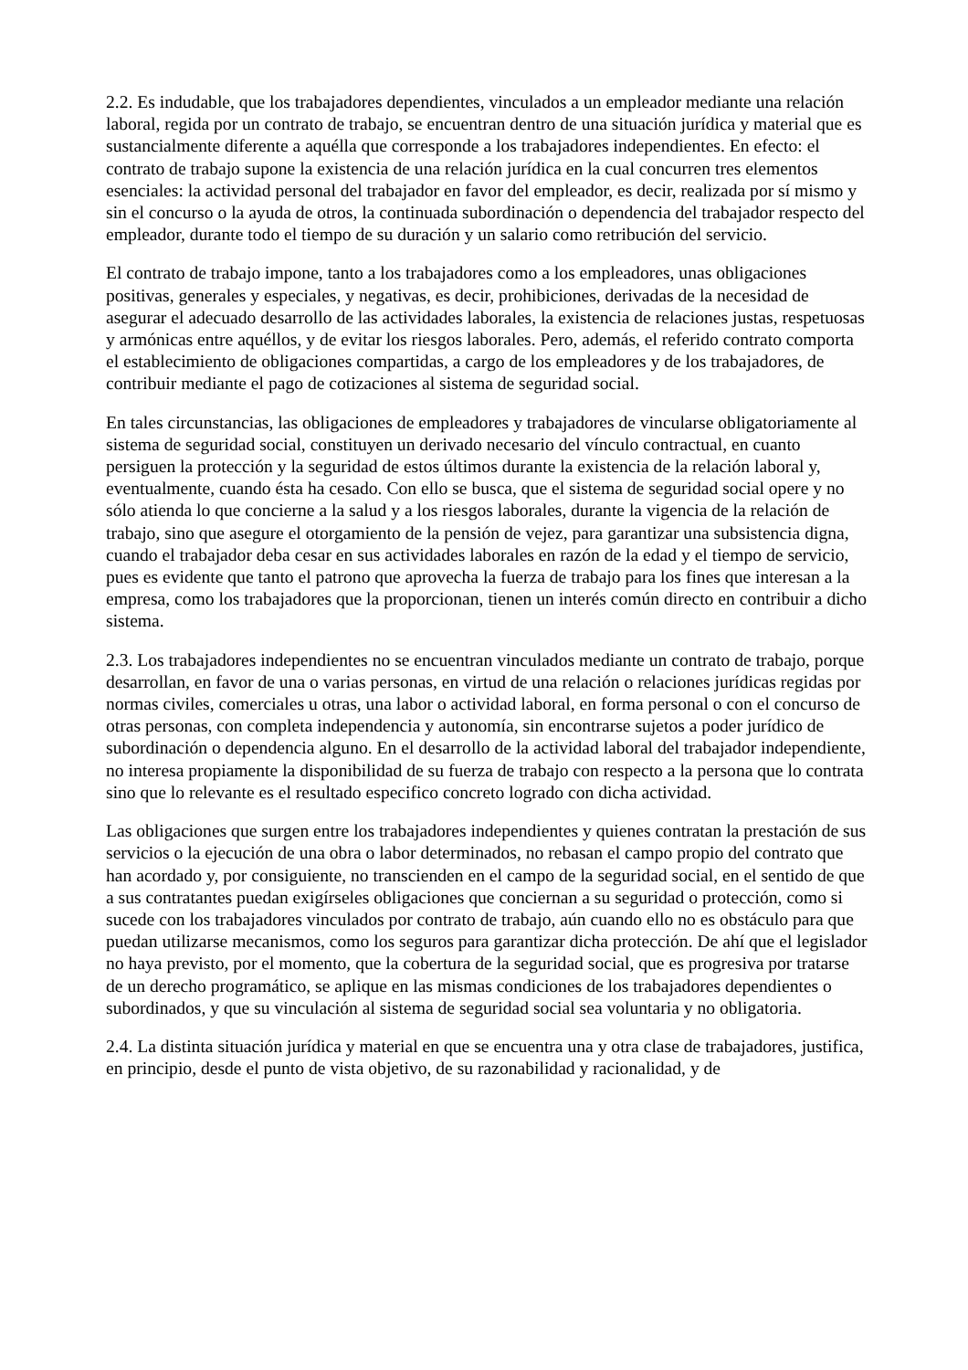2.2. Es indudable, que los trabajadores dependientes, vinculados a un empleador mediante una relación laboral, regida por un contrato de trabajo, se encuentran dentro de una situación jurídica y material que es sustancialmente diferente a aquélla que corresponde a los trabajadores independientes. En efecto: el contrato de trabajo supone la existencia de una relación jurídica en la cual concurren tres elementos esenciales: la actividad personal del trabajador en favor del empleador, es decir, realizada por sí mismo y sin el concurso o la ayuda de otros, la continuada subordinación o dependencia del trabajador respecto del empleador, durante todo el tiempo de su duración y un salario como retribución del servicio.
El contrato de trabajo impone, tanto a los trabajadores como a los empleadores, unas obligaciones positivas, generales y especiales, y negativas, es decir, prohibiciones, derivadas de la necesidad de asegurar el adecuado desarrollo de las actividades laborales, la existencia de relaciones justas, respetuosas y armónicas entre aquéllos, y de evitar los riesgos laborales. Pero, además, el referido contrato comporta el establecimiento de obligaciones compartidas, a cargo de los empleadores y de los trabajadores, de contribuir mediante el pago de cotizaciones al sistema de seguridad social.
En tales circunstancias, las obligaciones de empleadores y trabajadores de vincularse obligatoriamente al sistema de seguridad social, constituyen un derivado necesario del vínculo contractual, en cuanto persiguen la protección y la seguridad de estos últimos durante la existencia de la relación laboral y, eventualmente, cuando ésta ha cesado. Con ello se busca, que el sistema de seguridad social opere y no sólo atienda lo que concierne a la salud y a los riesgos laborales, durante la vigencia de la relación de trabajo, sino que asegure el otorgamiento de la pensión de vejez, para garantizar una subsistencia digna, cuando el trabajador deba cesar en sus actividades laborales en razón de la edad y el tiempo de servicio, pues es evidente que tanto el patrono que aprovecha la fuerza de trabajo para los fines que interesan a la empresa, como los trabajadores que la proporcionan, tienen un interés común directo en contribuir a dicho sistema.
2.3. Los trabajadores independientes no se encuentran vinculados mediante un contrato de trabajo, porque desarrollan, en favor de una o varias personas, en virtud de una relación o relaciones jurídicas regidas por normas civiles, comerciales u otras, una labor o actividad laboral, en forma personal o con el concurso de otras personas, con completa independencia y autonomía, sin encontrarse sujetos a poder jurídico de subordinación o dependencia alguno. En el desarrollo de la actividad laboral del trabajador independiente, no interesa propiamente la disponibilidad de su fuerza de trabajo con respecto a la persona que lo contrata sino que lo relevante es el resultado especifico concreto logrado con dicha actividad.
Las obligaciones que surgen entre los trabajadores independientes y quienes contratan la prestación de sus servicios o la ejecución de una obra o labor determinados, no rebasan el campo propio del contrato que han acordado y, por consiguiente, no transcienden en el campo de la seguridad social, en el sentido de que a sus contratantes puedan exigírseles obligaciones que conciernan a su seguridad o protección, como si sucede con los trabajadores vinculados por contrato de trabajo, aún cuando ello no es obstáculo para que puedan utilizarse mecanismos, como los seguros para garantizar dicha protección. De ahí que el legislador no haya previsto, por el momento, que la cobertura de la seguridad social, que es progresiva por tratarse de un derecho programático, se aplique en las mismas condiciones de los trabajadores dependientes o subordinados, y que su vinculación al sistema de seguridad social sea voluntaria y no obligatoria.
2.4. La distinta situación jurídica y material en que se encuentra una y otra clase de trabajadores, justifica, en principio, desde el punto de vista objetivo, de su razonabilidad y racionalidad, y de